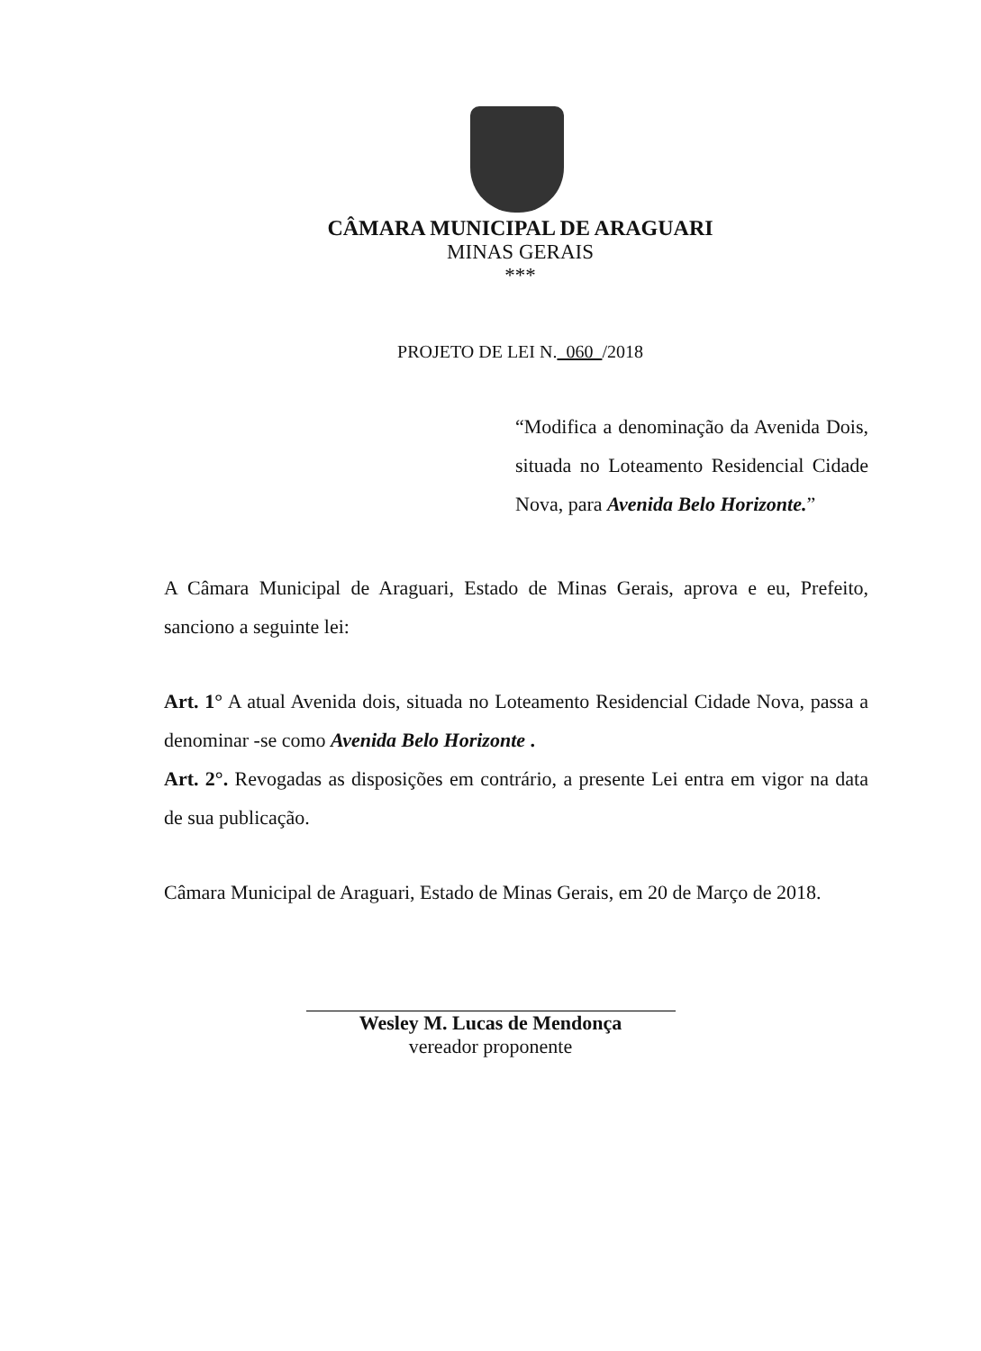CÂMARA MUNICIPAL DE ARAGUARI
MINAS GERAIS
***
PROJETO DE LEI N. 060 /2018
“Modifica a denominação da Avenida Dois, situada no Loteamento Residencial Cidade Nova, para Avenida Belo Horizonte.”
A Câmara Municipal de Araguari, Estado de Minas Gerais, aprova e eu, Prefeito, sanciono a seguinte lei:
Art. 1° A atual Avenida dois, situada no Loteamento Residencial Cidade Nova, passa a denominar -se como Avenida Belo Horizonte .
Art. 2°. Revogadas as disposições em contrário, a presente Lei entra em vigor na data de sua publicação.
Câmara Municipal de Araguari, Estado de Minas Gerais, em 20 de Março de 2018.
Wesley M. Lucas de Mendonça
vereador proponente